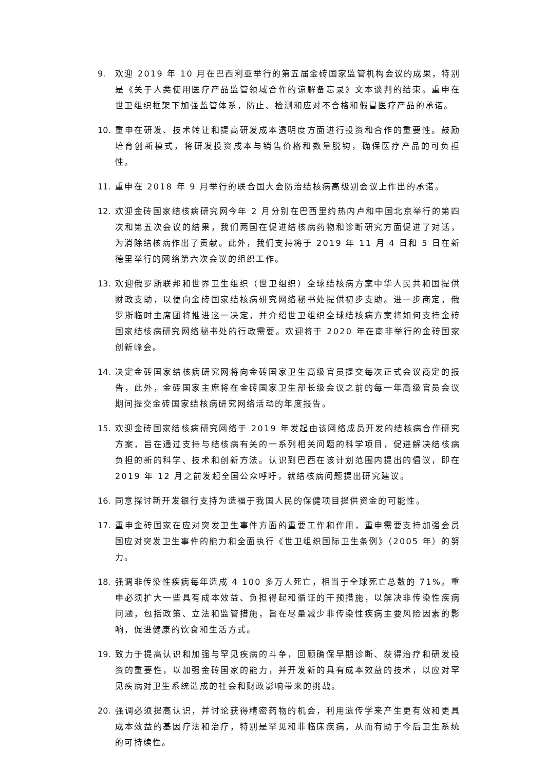9. 欢迎 2019 年 10 月在巴西利亚举行的第五届金砖国家监管机构会议的成果，特别是《关于人类使用医疗产品监管领域合作的谅解备忘录》文本谈判的结束。重申在世卫组织框架下加强监管体系，防止、检测和应对不合格和假冒医疗产品的承诺。
10. 重申在研发、技术转让和提高研发成本透明度方面进行投资和合作的重要性。鼓励培育创新模式，将研发投资成本与销售价格和数量脱钩，确保医疗产品的可负担性。
11. 重申在 2018 年 9 月举行的联合国大会防治结核病高级别会议上作出的承诺。
12. 欢迎金砖国家结核病研究网今年 2 月分别在巴西里约热内卢和中国北京举行的第四次和第五次会议的结果，我们两国在促进结核病药物和诊断研究方面促进了对话，为消除结核病作出了贡献。此外，我们支持将于 2019 年 11 月 4 日和 5 日在新德里举行的网络第六次会议的组织工作。
13. 欢迎俄罗斯联邦和世界卫生组织（世卫组织）全球结核病方案中华人民共和国提供财政支助，以便向金砖国家结核病研究网络秘书处提供初步支助。进一步商定，俄罗斯临时主席团将推进这一决定，并介绍世卫组织全球结核病方案将如何支持金砖国家结核病研究网络秘书处的行政需要。欢迎将于 2020 年在南非举行的金砖国家创新峰会。
14. 决定金砖国家结核病研究网将向金砖国家卫生高级官员提交每次正式会议商定的报告，此外，金砖国家主席将在金砖国家卫生部长级会议之前的每一年高级官员会议期间提交金砖国家结核病研究网络活动的年度报告。
15. 欢迎金砖国家结核病研究网络于 2019 年发起由该网络成员开发的结核病合作研究方案，旨在通过支持与结核病有关的一系列相关问题的科学项目，促进解决结核病负担的新的科学、技术和创新方法。认识到巴西在该计划范围内提出的倡议，即在 2019 年 12 月之前发起全国公众呼吁，就结核病问题提出研究建议。
16. 同意探讨新开发银行支持为造福于我国人民的保健项目提供资金的可能性。
17. 重申金砖国家在应对突发卫生事件方面的重要工作和作用，重申需要支持加强会员国应对突发卫生事件的能力和全面执行《世卫组织国际卫生条例》（2005 年）的努力。
18. 强调非传染性疾病每年造成 4 100 多万人死亡，相当于全球死亡总数的 71%。重申必须扩大一些具有成本效益、负担得起和循证的干预措施，以解决非传染性疾病问题，包括政策、立法和监管措施，旨在尽量减少非传染性疾病主要风险因素的影响，促进健康的饮食和生活方式。
19. 致力于提高认识和加强与罕见疾病的斗争，回顾确保早期诊断、获得治疗和研发投资的重要性，以加强金砖国家的能力，并开发新的具有成本效益的技术，以应对罕见疾病对卫生系统造成的社会和财政影响带来的挑战。
20. 强调必须提高认识，并讨论获得精密药物的机会，利用遗传学来产生更有效和更具成本效益的基因疗法和治疗，特别是罕见和非临床疾病，从而有助于今后卫生系统的可持续性。